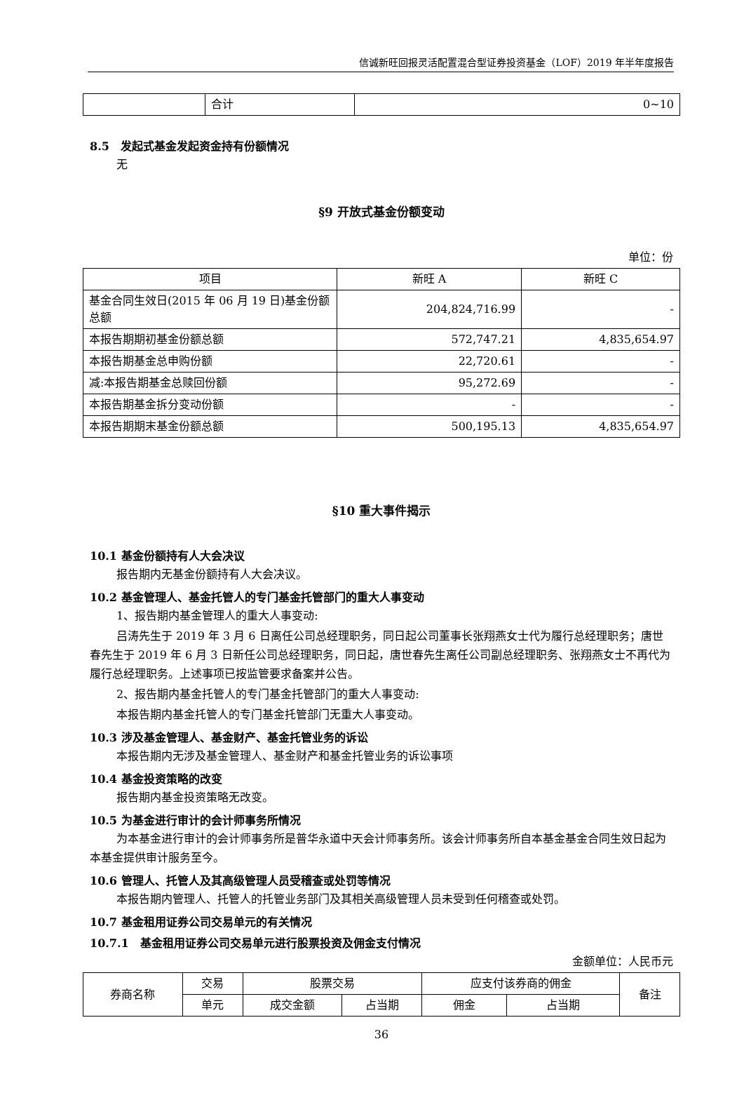信诚新旺回报灵活配置混合型证券投资基金（LOF）2019 年半年度报告
| | 合计 | 0~10 |
8.5　发起式基金发起资金持有份额情况
无
§9 开放式基金份额变动
单位：份
| 项目 | 新旺 A | 新旺 C |
| --- | --- | --- |
| 基金合同生效日(2015 年 06 月 19 日)基金份额总额 | 204,824,716.99 | - |
| 本报告期期初基金份额总额 | 572,747.21 | 4,835,654.97 |
| 本报告期基金总申购份额 | 22,720.61 | - |
| 减:本报告期基金总赎回份额 | 95,272.69 | - |
| 本报告期基金拆分变动份额 | - | - |
| 本报告期期末基金份额总额 | 500,195.13 | 4,835,654.97 |
§10 重大事件揭示
10.1 基金份额持有人大会决议
报告期内无基金份额持有人大会决议。
10.2 基金管理人、基金托管人的专门基金托管部门的重大人事变动
1、报告期内基金管理人的重大人事变动:
吕涛先生于 2019 年 3 月 6 日离任公司总经理职务，同日起公司董事长张翔燕女士代为履行总经理职务；唐世春先生于 2019 年 6 月 3 日新任公司总经理职务，同日起，唐世春先生离任公司副总经理职务、张翔燕女士不再代为履行总经理职务。上述事项已按监管要求备案并公告。
2、报告期内基金托管人的专门基金托管部门的重大人事变动:
本报告期内基金托管人的专门基金托管部门无重大人事变动。
10.3 涉及基金管理人、基金财产、基金托管业务的诉讼
本报告期内无涉及基金管理人、基金财产和基金托管业务的诉讼事项
10.4 基金投资策略的改变
报告期内基金投资策略无改变。
10.5 为基金进行审计的会计师事务所情况
为本基金进行审计的会计师事务所是普华永道中天会计师事务所。该会计师事务所自本基金基金合同生效日起为本基金提供审计服务至今。
10.6 管理人、托管人及其高级管理人员受稽查或处罚等情况
本报告期内管理人、托管人的托管业务部门及其相关高级管理人员未受到任何稽查或处罚。
10.7 基金租用证券公司交易单元的有关情况
10.7.1　基金租用证券公司交易单元进行股票投资及佣金支付情况
金额单位：人民币元
| 券商名称 | 交易 | 股票交易 | | 应支付该券商的佣金 | | 备注 |
| | 单元 | 成交金额 | 占当期 | 佣金 | 占当期 | |
36